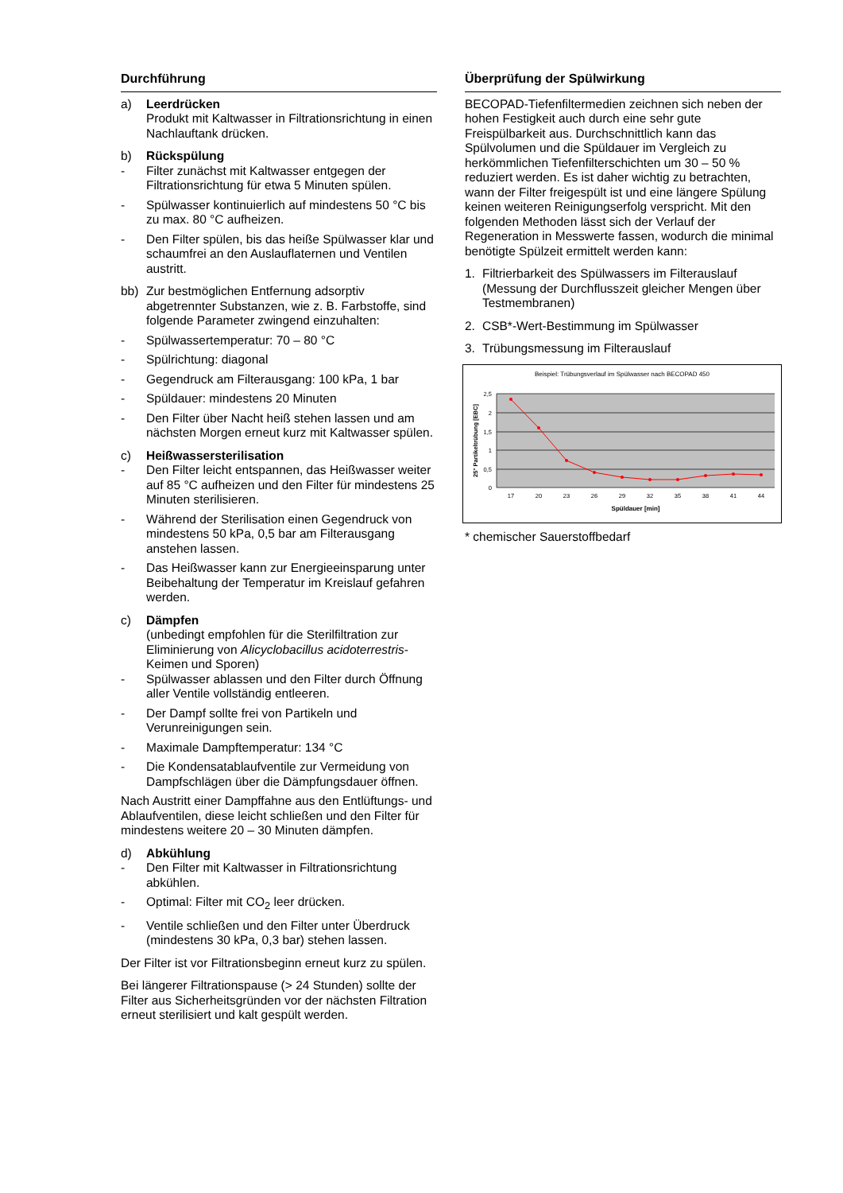Durchführung
a) Leerdrücken
Produkt mit Kaltwasser in Filtrationsrichtung in einen Nachlauftank drücken.
b) Rückspülung
- Filter zunächst mit Kaltwasser entgegen der Filtrationsrichtung für etwa 5 Minuten spülen.
- Spülwasser kontinuierlich auf mindestens 50 °C bis zu max. 80 °C aufheizen.
- Den Filter spülen, bis das heiße Spülwasser klar und schaumfrei an den Auslauflaternen und Ventilen austritt.
bb) Zur bestmöglichen Entfernung adsorptiv abgetrennter Substanzen, wie z. B. Farbstoffe, sind folgende Parameter zwingend einzuhalten:
- Spülwassertemperatur: 70 – 80 °C
- Spülrichtung: diagonal
- Gegendruck am Filterausgang: 100 kPa, 1 bar
- Spüldauer: mindestens 20 Minuten
- Den Filter über Nacht heiß stehen lassen und am nächsten Morgen erneut kurz mit Kaltwasser spülen.
c) Heißwassersterilisation
- Den Filter leicht entspannen, das Heißwasser weiter auf 85 °C aufheizen und den Filter für mindestens 25 Minuten sterilisieren.
- Während der Sterilisation einen Gegendruck von mindestens 50 kPa, 0,5 bar am Filterausgang anstehen lassen.
- Das Heißwasser kann zur Energieeinsparung unter Beibehaltung der Temperatur im Kreislauf gefahren werden.
c) Dämpfen
(unbedingt empfohlen für die Sterilfiltration zur Eliminierung von Alicyclobacillus acidoterrestris-Keimen und Sporen)
- Spülwasser ablassen und den Filter durch Öffnung aller Ventile vollständig entleeren.
- Der Dampf sollte frei von Partikeln und Verunreinigungen sein.
- Maximale Dampftemperatur: 134 °C
- Die Kondensatablaufventile zur Vermeidung von Dampfschlägen über die Dämpfungsdauer öffnen.
Nach Austritt einer Dampffahne aus den Entlüftungs- und Ablaufventilen, diese leicht schließen und den Filter für mindestens weitere 20 – 30 Minuten dämpfen.
d) Abkühlung
- Den Filter mit Kaltwasser in Filtrationsrichtung abkühlen.
- Optimal: Filter mit CO<sub>2</sub> leer drücken.
- Ventile schließen und den Filter unter Überdruck (mindestens 30 kPa, 0,3 bar) stehen lassen.
Der Filter ist vor Filtrationsbeginn erneut kurz zu spülen.
Bei längerer Filtrationspause (> 24 Stunden) sollte der Filter aus Sicherheitsgründen vor der nächsten Filtration erneut sterilisiert und kalt gespült werden.
Überprüfung der Spülwirkung
BECOPAD-Tiefenfiltermedien zeichnen sich neben der hohen Festigkeit auch durch eine sehr gute Freispülbarkeit aus. Durchschnittlich kann das Spülvolumen und die Spüldauer im Vergleich zu herkömmlichen Tiefenfilterschichten um 30 – 50 % reduziert werden. Es ist daher wichtig zu betrachten, wann der Filter freigespült ist und eine längere Spülung keinen weiteren Reinigungserfolg verspricht. Mit den folgenden Methoden lässt sich der Verlauf der Regeneration in Messwerte fassen, wodurch die minimal benötigte Spülzeit ermittelt werden kann:
1. Filtrierbarkeit des Spülwassers im Filterauslauf (Messung der Durchflusszeit gleicher Mengen über Testmembranen)
2. CSB*-Wert-Bestimmung im Spülwasser
3. Trübungsmessung im Filterauslauf
Beispiel: Trübungsverlauf im Spülwasser nach BECOPAD 450
2,5
2
1,5
1
0,5
0
17
20
23
26
29
32
35
38
41
44
Spüldauer [min]
25° Partikeltrübung [EBC]
* chemischer Sauerstoffbedarf